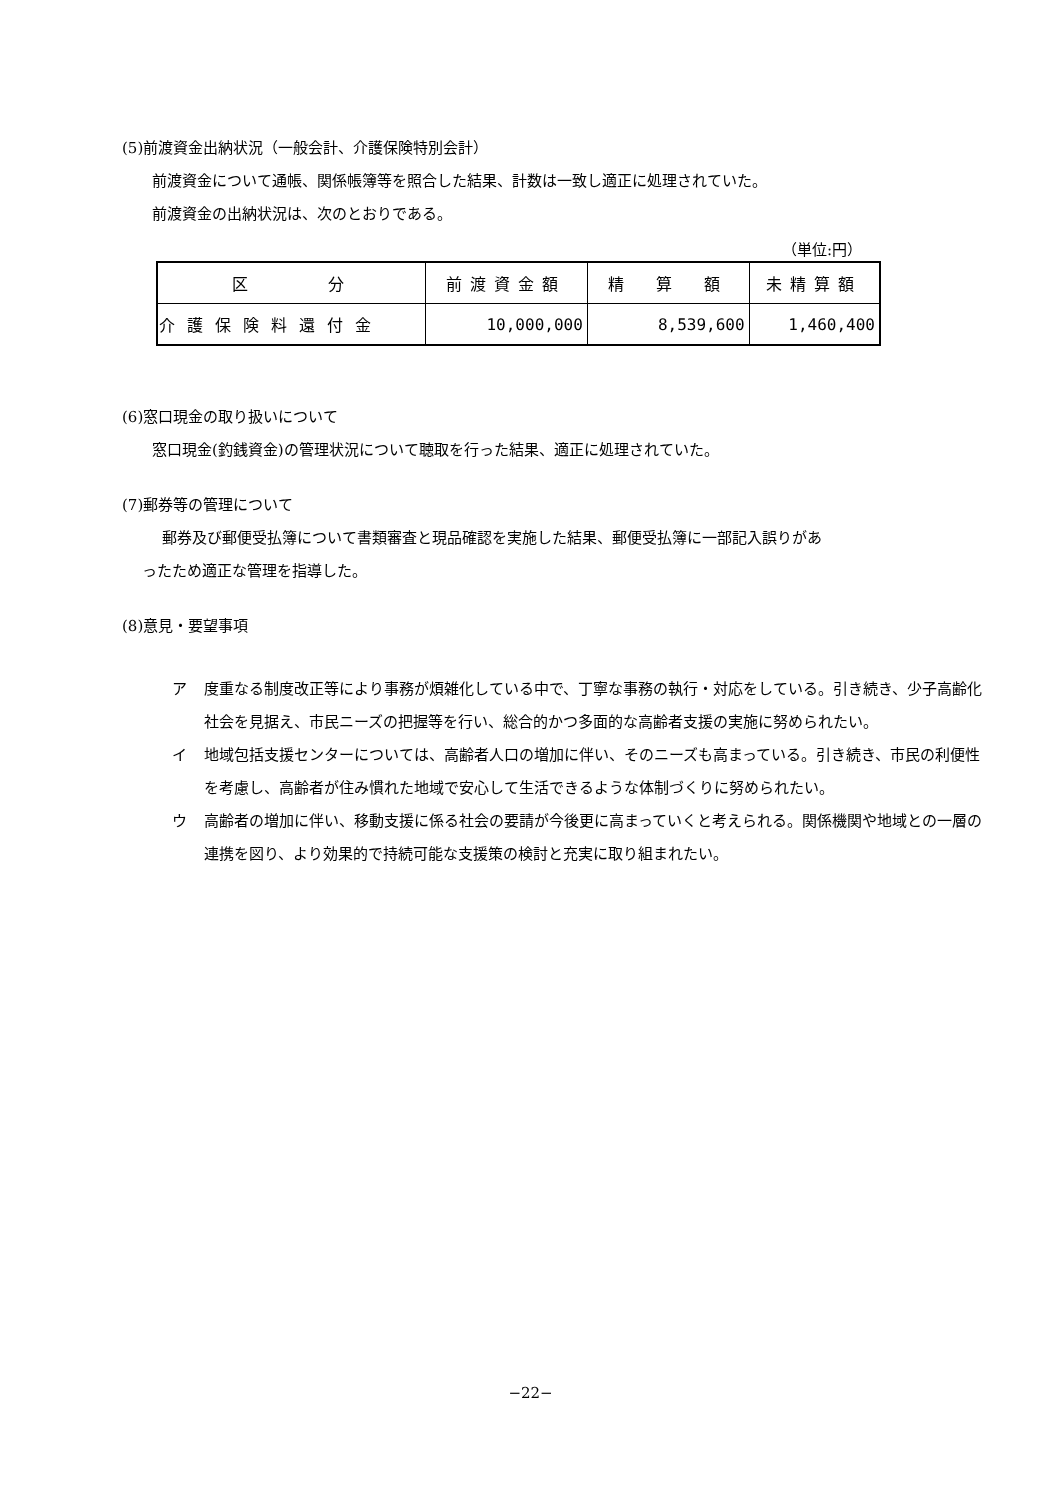(5)前渡資金出納状況（一般会計、介護保険特別会計）
前渡資金について通帳、関係帳簿等を照合した結果、計数は一致し適正に処理されていた。
前渡資金の出納状況は、次のとおりである。
（単位:円）
| 区 分 | 前渡資金額 | 精 算 額 | 未精算額 |
| --- | --- | --- | --- |
| 介護保険料還付金 | 10,000,000 | 8,539,600 | 1,460,400 |
(6)窓口現金の取り扱いについて
窓口現金(釣銭資金)の管理状況について聴取を行った結果、適正に処理されていた。
(7)郵券等の管理について
郵券及び郵便受払簿について書類審査と現品確認を実施した結果、郵便受払簿に一部記入誤りがあ
ったため適正な管理を指導した。
(8)意見・要望事項
ア 度重なる制度改正等により事務が煩雑化している中で、丁寧な事務の執行・対応をしている。引き続き、少子高齢化社会を見据え、市民ニーズの把握等を行い、総合的かつ多面的な高齢者支援の実施に努められたい。
イ 地域包括支援センターについては、高齢者人口の増加に伴い、そのニーズも高まっている。引き続き、市民の利便性を考慮し、高齢者が住み慣れた地域で安心して生活できるような体制づくりに努められたい。
ウ 高齢者の増加に伴い、移動支援に係る社会の要請が今後更に高まっていくと考えられる。関係機関や地域との一層の連携を図り、より効果的で持続可能な支援策の検討と充実に取り組まれたい。
−22−